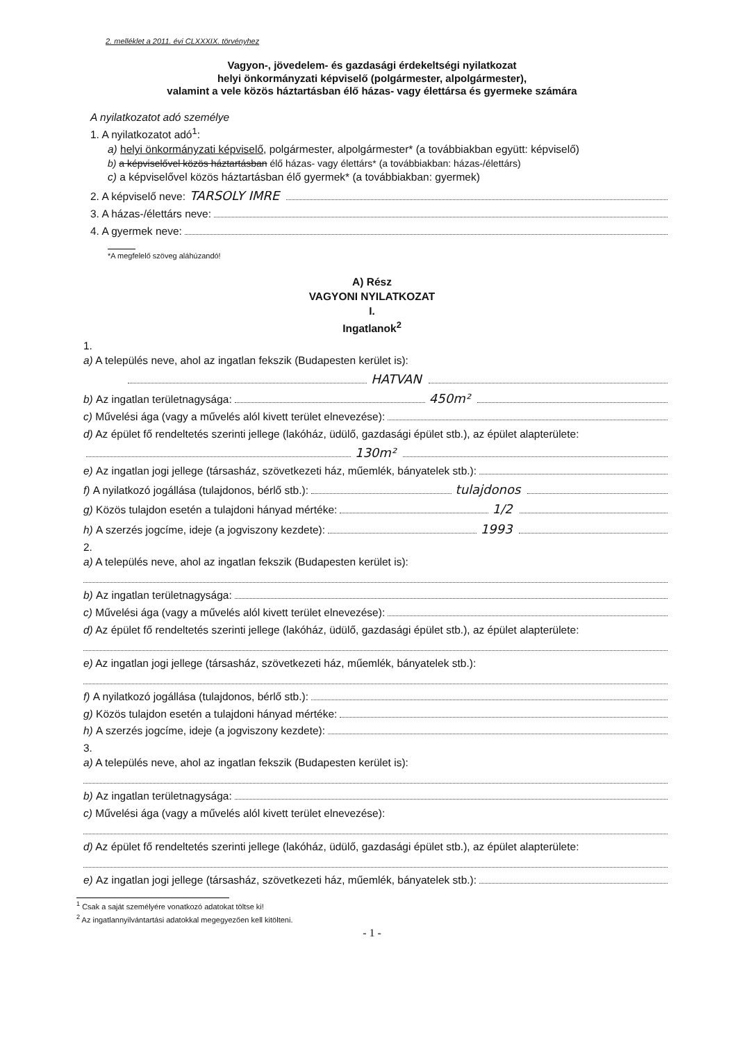2. melléklet a 2011. évi CLXXXIX. törvényhez
Vagyon-, jövedelem- és gazdasági érdekeltségi nyilatkozat
helyi önkormányzati képviselő (polgármester, alpolgármester),
valamint a vele közös háztartásban élő házas- vagy élettársa és gyermeke számára
A nyilatkozatot adó személye
1. A nyilatkozatot adó<sup>1</sup>:
a) helyi önkormányzati képviselő, polgármester, alpolgármester* (a továbbiakban együtt: képviselő)
b) a képviselővel közös háztartásban élő házas- vagy élettárs* (a továbbiakban: házas-/élettárs)
c) a képviselővel közös háztartásban élő gyermek* (a továbbiakban: gyermek)
2. A képviselő neve: TARSOLY IMRE
3. A házas-/élettárs neve:
4. A gyermek neve:
*A megfelelő szöveg aláhúzandó!
A) Rész
VAGYONI NYILATKOZAT
I.
Ingatlanok<sup>2</sup>
1.
a) A település neve, ahol az ingatlan fekszik (Budapesten kerület is):
HATVAN
b) Az ingatlan területnagysága: 450m²
c) Művelési ága (vagy a művelés alól kivett terület elnevezése):
d) Az épület fő rendeltetés szerinti jellege (lakóház, üdülő, gazdasági épület stb.), az épület alapterülete:
130m²
e) Az ingatlan jogi jellege (társasház, szövetkezeti ház, műemlék, bányatelek stb.):
f) A nyilatkozó jogállása (tulajdonos, bérlő stb.): tulajdonos
g) Közös tulajdon esetén a tulajdoni hányad mértéke: 1/2
h) A szerzés jogcíme, ideje (a jogviszony kezdete): 1993
2.
a) A település neve, ahol az ingatlan fekszik (Budapesten kerület is):
b) Az ingatlan területnagysága:
c) Művelési ága (vagy a művelés alól kivett terület elnevezése):
d) Az épület fő rendeltetés szerinti jellege (lakóház, üdülő, gazdasági épület stb.), az épület alapterülete:
e) Az ingatlan jogi jellege (társasház, szövetkezeti ház, műemlék, bányatelek stb.):
f) A nyilatkozó jogállása (tulajdonos, bérlő stb.):
g) Közös tulajdon esetén a tulajdoni hányad mértéke:
h) A szerzés jogcíme, ideje (a jogviszony kezdete):
3.
a) A település neve, ahol az ingatlan fekszik (Budapesten kerület is):
b) Az ingatlan területnagysága:
c) Művelési ága (vagy a művelés alól kivett terület elnevezése):
d) Az épület fő rendeltetés szerinti jellege (lakóház, üdülő, gazdasági épület stb.), az épület alapterülete:
e) Az ingatlan jogi jellege (társasház, szövetkezeti ház, műemlék, bányatelek stb.):
<sup>1</sup> Csak a saját személyére vonatkozó adatokat töltse ki!
<sup>2</sup> Az ingatlannyilvántartási adatokkal megegyezően kell kitölteni.
- 1 -